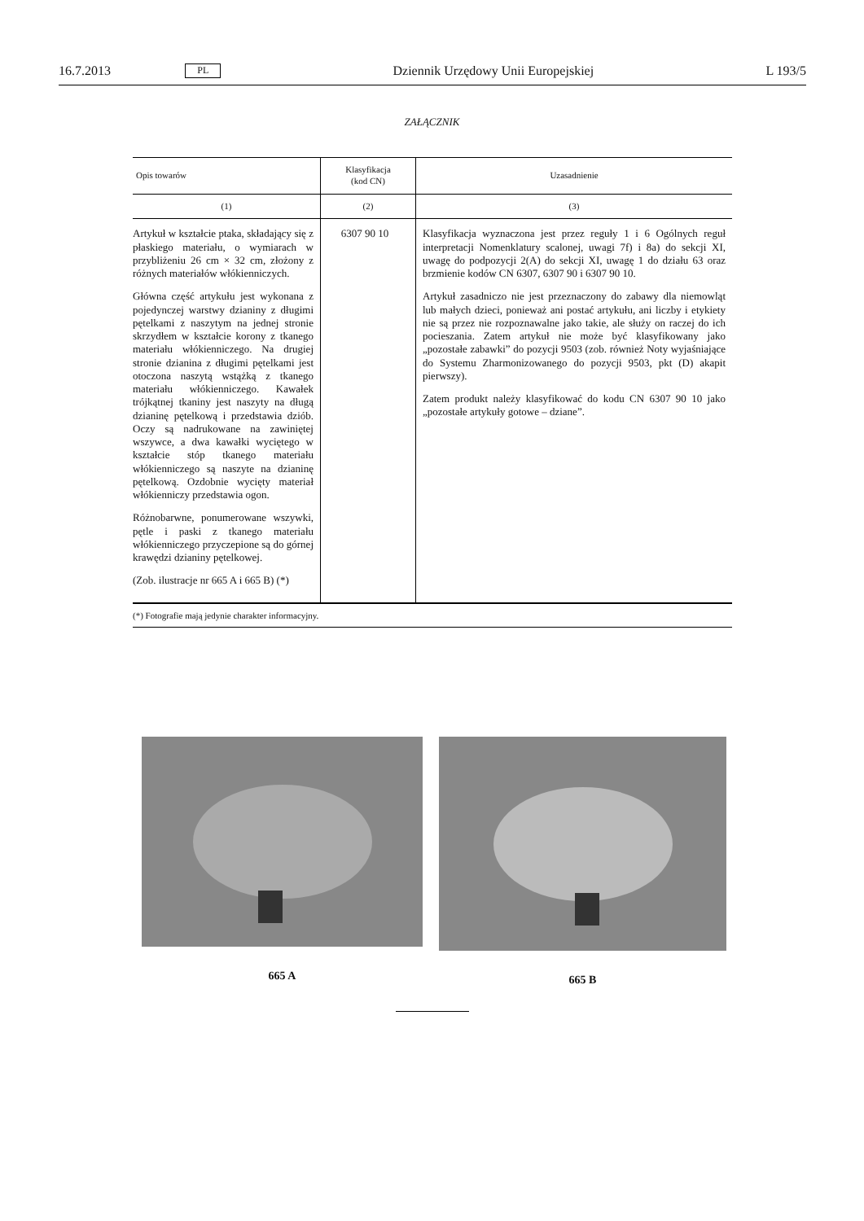16.7.2013 PL Dziennik Urzędowy Unii Europejskiej L 193/5
ZAŁĄCZNIK
| Opis towarów | Klasyfikacja (kod CN) | Uzasadnienie |
| --- | --- | --- |
| (1) | (2) | (3) |
| Artykuł w kształcie ptaka, składający się z płaskiego materiału, o wymiarach w przybliżeniu 26 cm × 32 cm, złożony z różnych materiałów włókienniczych. Główna część artykułu jest wykonana z pojedynczej warstwy dzianiny z długimi pętelkami z naszytym na jednej stronie skrzydłem w kształcie korony z tkanego materiału włókienniczego. Na drugiej stronie dzianina z długimi pętelkami jest otoczona naszytą wstążką z tkanego materiału włókienniczego. Kawałek trójkątnej tkaniny jest naszyty na długą dzianinę pętelkową i przedstawia dziób. Oczy są nadrukowane na zawiniętej wszywce, a dwa kawałki wyciętego w kształcie stóp tkanego materiału włókienniczego są naszyte na dzianinę pętelkową. Ozdobnie wycięty materiał włókienniczy przedstawia ogon. Różnobarwne, ponumerowane wszywki, pętle i paski z tkanego materiału włókienniczego przyczepione są do górnej krawędzi dzianiny pętelkowej. (Zob. ilustracje nr 665 A i 665 B) (*) | 6307 90 10 | Klasyfikacja wyznaczona jest przez reguły 1 i 6 Ogólnych reguł interpretacji Nomenklatury scalonej, uwagi 7f) i 8a) do sekcji XI, uwagę do podpozycji 2(A) do sekcji XI, uwagę 1 do działu 63 oraz brzmienie kodów CN 6307, 6307 90 i 6307 90 10. Artykuł zasadniczo nie jest przeznaczony do zabawy dla niemowląt lub małych dzieci, ponieważ ani postać artykułu, ani liczby i etykiety nie są przez nie rozpoznawalne jako takie, ale służy on raczej do ich pocieszania. Zatem artykuł nie może być klasyfikowany jako „pozostałe zabawki” do pozycji 9503 (zob. również Noty wyjaśniające do Systemu Zharmonizowanego do pozycji 9503, pkt (D) akapit pierwszy). Zatem produkt należy klasyfikować do kodu CN 6307 90 10 jako „pozostałe artykuły gotowe – dziane”. |
(*) Fotografie mają jedynie charakter informacyjny.
665 A 665 B